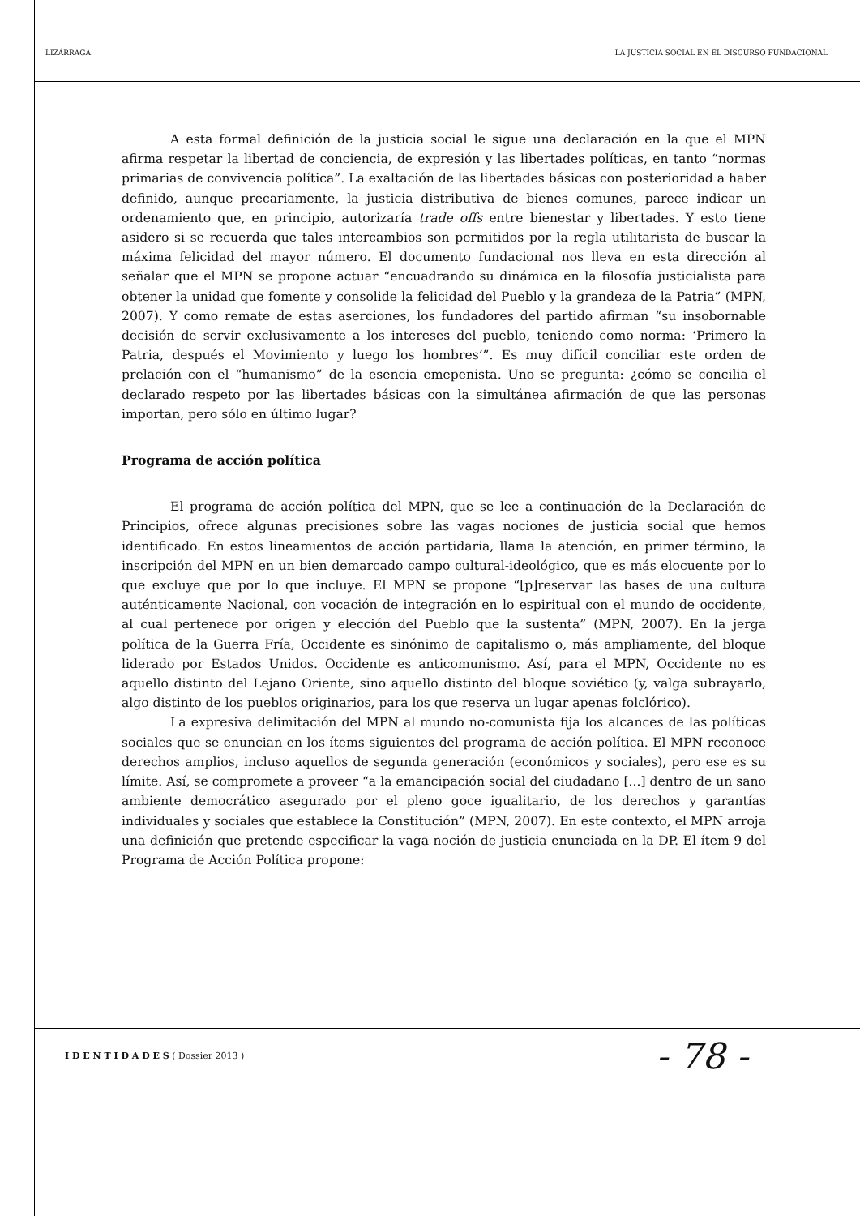LIZÁRRAGA LA JUSTICIA SOCIAL EN EL DISCURSO FUNDACIONAL
A esta formal definición de la justicia social le sigue una declaración en la que el MPN afirma respetar la libertad de conciencia, de expresión y las libertades políticas, en tanto “normas primarias de convivencia política”. La exaltación de las libertades básicas con posterioridad a haber definido, aunque precariamente, la justicia distributiva de bienes comunes, parece indicar un ordenamiento que, en principio, autorizaría trade offs entre bienestar y libertades. Y esto tiene asidero si se recuerda que tales intercambios son permitidos por la regla utilitarista de buscar la máxima felicidad del mayor número. El documento fundacional nos lleva en esta dirección al señalar que el MPN se propone actuar “encuadrando su dinámica en la filosofía justicialista para obtener la unidad que fomente y consolide la felicidad del Pueblo y la grandeza de la Patria” (MPN, 2007). Y como remate de estas aserciones, los fundadores del partido afirman “su insobornable decisión de servir exclusivamente a los intereses del pueblo, teniendo como norma: ‘Primero la Patria, después el Movimiento y luego los hombres’”. Es muy difícil conciliar este orden de prelación con el “humanismo” de la esencia emepenista. Uno se pregunta: ¿cómo se concilia el declarado respeto por las libertades básicas con la simultánea afirmación de que las personas importan, pero sólo en último lugar?
Programa de acción política
El programa de acción política del MPN, que se lee a continuación de la Declaración de Principios, ofrece algunas precisiones sobre las vagas nociones de justicia social que hemos identificado. En estos lineamientos de acción partidaria, llama la atención, en primer término, la inscripción del MPN en un bien demarcado campo cultural-ideológico, que es más elocuente por lo que excluye que por lo que incluye. El MPN se propone “[p]reservar las bases de una cultura auténticamente Nacional, con vocación de integración en lo espiritual con el mundo de occidente, al cual pertenece por origen y elección del Pueblo que la sustenta” (MPN, 2007). En la jerga política de la Guerra Fría, Occidente es sinónimo de capitalismo o, más ampliamente, del bloque liderado por Estados Unidos. Occidente es anticomunismo. Así, para el MPN, Occidente no es aquello distinto del Lejano Oriente, sino aquello distinto del bloque soviético (y, valga subrayarlo, algo distinto de los pueblos originarios, para los que reserva un lugar apenas folclórico).
La expresiva delimitación del MPN al mundo no-comunista fija los alcances de las políticas sociales que se enuncian en los ítems siguientes del programa de acción política. El MPN reconoce derechos amplios, incluso aquellos de segunda generación (económicos y sociales), pero ese es su límite. Así, se compromete a proveer “a la emancipación social del ciudadano [...] dentro de un sano ambiente democrático asegurado por el pleno goce igualitario, de los derechos y garantías individuales y sociales que establece la Constitución” (MPN, 2007). En este contexto, el MPN arroja una definición que pretende especificar la vaga noción de justicia enunciada en la DP. El ítem 9 del Programa de Acción Política propone:
I D E N T I D A D E S ( Dossier 2013 ) - 78 -